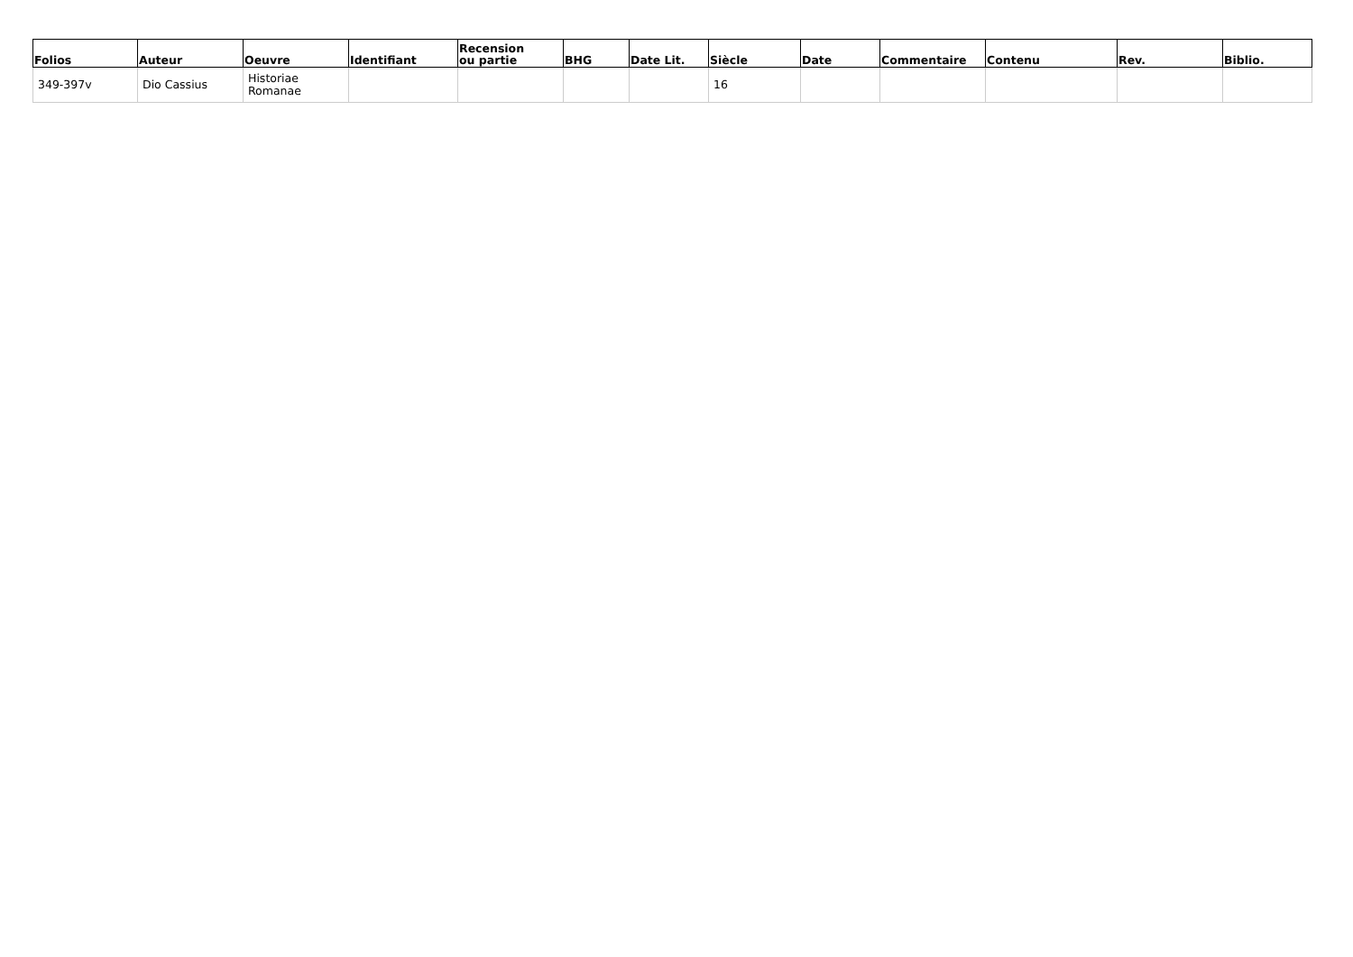| Folios | Auteur | Oeuvre | Identifiant | Recension ou partie | BHG | Date Lit. | Siècle | Date | Commentaire | Contenu | Rev. | Biblio. |
| --- | --- | --- | --- | --- | --- | --- | --- | --- | --- | --- | --- | --- |
| 349-397v | Dio Cassius | Historiae Romanae | | | | | 16 | | | | | |